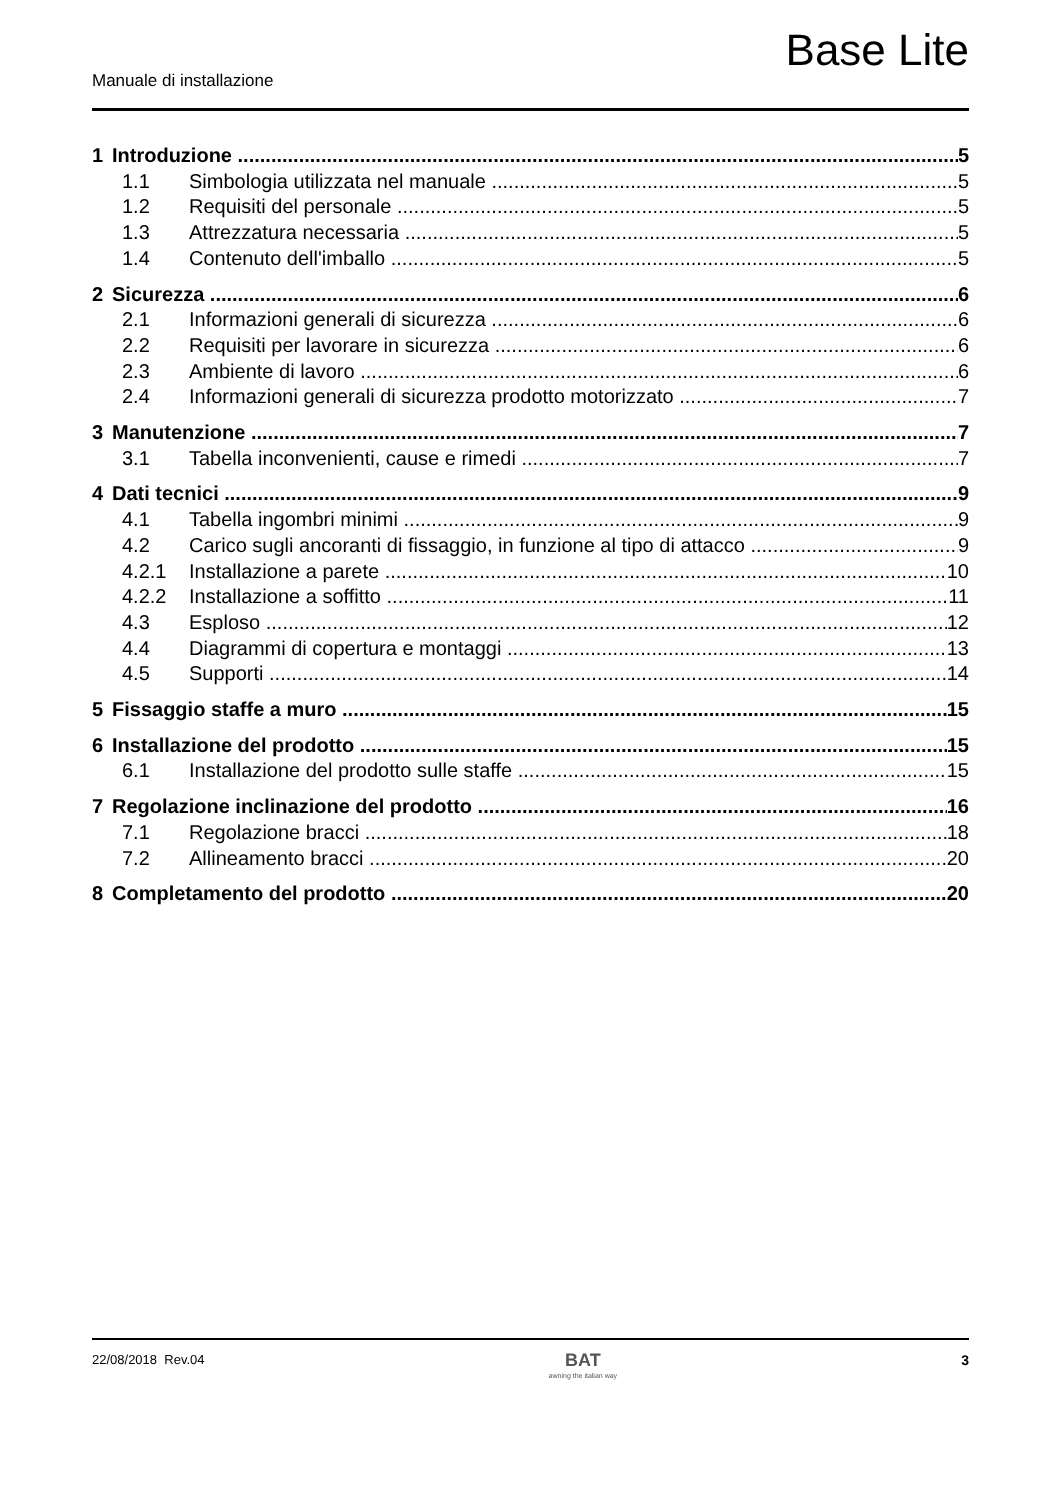Base Lite
Manuale di installazione
1 Introduzione 5
1.1 Simbologia utilizzata nel manuale 5
1.2 Requisiti del personale 5
1.3 Attrezzatura necessaria 5
1.4 Contenuto dell'imballo 5
2 Sicurezza 6
2.1 Informazioni generali di sicurezza 6
2.2 Requisiti per lavorare in sicurezza 6
2.3 Ambiente di lavoro 6
2.4 Informazioni generali di sicurezza prodotto motorizzato 7
3 Manutenzione 7
3.1 Tabella inconvenienti, cause e rimedi 7
4 Dati tecnici 9
4.1 Tabella ingombri minimi 9
4.2 Carico sugli ancoranti di fissaggio, in funzione al tipo di attacco 9
4.2.1 Installazione a parete 10
4.2.2 Installazione a soffitto 11
4.3 Esploso 12
4.4 Diagrammi di copertura e montaggi 13
4.5 Supporti 14
5 Fissaggio staffe a muro 15
6 Installazione del prodotto 15
6.1 Installazione del prodotto sulle staffe 15
7 Regolazione inclinazione del prodotto 16
7.1 Regolazione bracci 18
7.2 Allineamento bracci 20
8 Completamento del prodotto 20
22/08/2018 Rev.04
BAT
awning the italian way
3